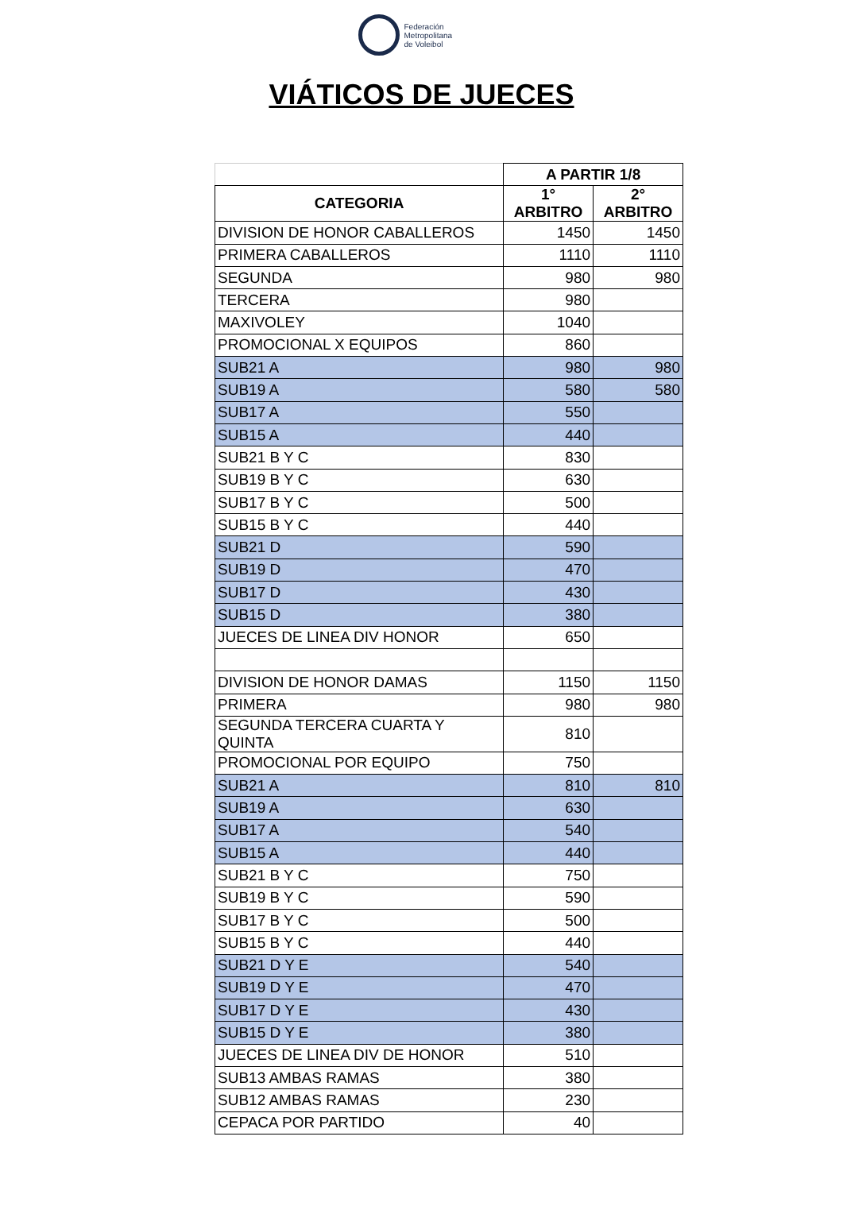Federación
Metropolitana
de Voleibol
VIÁTICOS DE JUECES
| | A PARTIR 1/8 | |
| CATEGORIA | 1° ARBITRO | 2° ARBITRO |
| DIVISION DE HONOR CABALLEROS | 1450 | 1450 |
| PRIMERA CABALLEROS | 1110 | 1110 |
| SEGUNDA | 980 | 980 |
| TERCERA | 980 | |
| MAXIVOLEY | 1040 | |
| PROMOCIONAL X EQUIPOS | 860 | |
| SUB21 A | 980 | 980 |
| SUB19 A | 580 | 580 |
| SUB17 A | 550 | |
| SUB15 A | 440 | |
| SUB21 B Y C | 830 | |
| SUB19 B Y C | 630 | |
| SUB17 B Y C | 500 | |
| SUB15 B Y C | 440 | |
| SUB21 D | 590 | |
| SUB19 D | 470 | |
| SUB17 D | 430 | |
| SUB15 D | 380 | |
| JUECES DE LINEA DIV HONOR | 650 | |
| DIVISION DE HONOR DAMAS | 1150 | 1150 |
| PRIMERA | 980 | 980 |
| SEGUNDA TERCERA CUARTA Y QUINTA | 810 | |
| PROMOCIONAL POR EQUIPO | 750 | |
| SUB21 A | 810 | 810 |
| SUB19 A | 630 | |
| SUB17 A | 540 | |
| SUB15 A | 440 | |
| SUB21 B Y C | 750 | |
| SUB19 B Y C | 590 | |
| SUB17 B Y C | 500 | |
| SUB15 B Y C | 440 | |
| SUB21 D Y E | 540 | |
| SUB19 D Y E | 470 | |
| SUB17 D Y E | 430 | |
| SUB15 D Y E | 380 | |
| JUECES DE LINEA DIV DE HONOR | 510 | |
| SUB13 AMBAS RAMAS | 380 | |
| SUB12 AMBAS RAMAS | 230 | |
| CEPACA POR PARTIDO | 40 | |